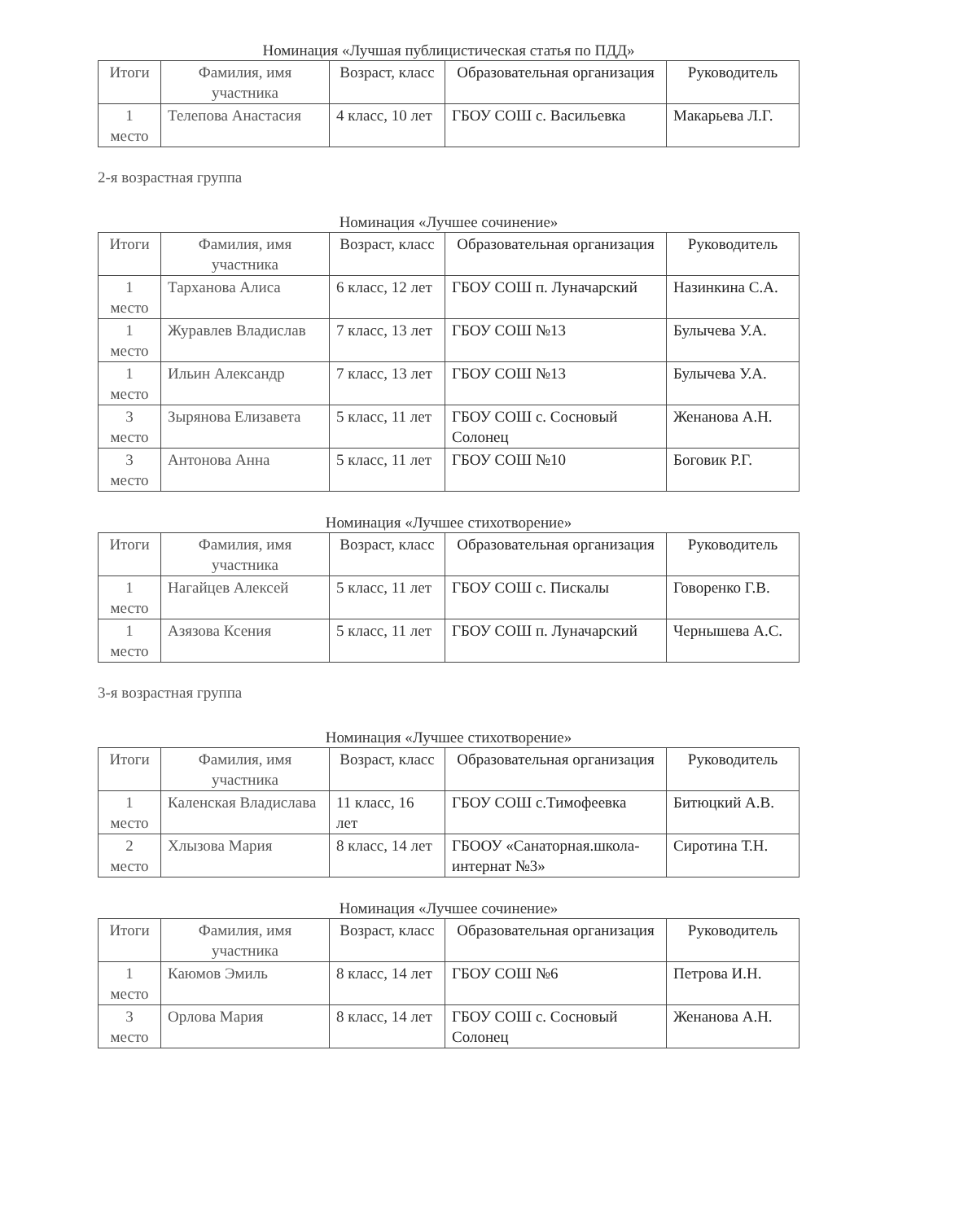Номинация «Лучшая публицистическая статья по ПДД»
| Итоги | Фамилия, имя участника | Возраст, класс | Образовательная организация | Руководитель |
| 1 место | Телепова Анастасия | 4 класс, 10 лет | ГБОУ СОШ с. Васильевка | Макарьева Л.Г. |
2-я возрастная группа
Номинация «Лучшее сочинение»
| Итоги | Фамилия, имя участника | Возраст, класс | Образовательная организация | Руководитель |
| 1 место | Тарханова Алиса | 6 класс, 12 лет | ГБОУ СОШ п. Луначарский | Назинкина С.А. |
| 1 место | Журавлев Владислав | 7 класс, 13 лет | ГБОУ СОШ №13 | Булычева У.А. |
| 1 место | Ильин Александр | 7 класс, 13 лет | ГБОУ СОШ №13 | Булычева У.А. |
| 3 место | Зырянова Елизавета | 5 класс, 11 лет | ГБОУ СОШ с. Сосновый Солонец | Женанова А.Н. |
| 3 место | Антонова Анна | 5 класс, 11 лет | ГБОУ СОШ №10 | Боговик Р.Г. |
Номинация «Лучшее стихотворение»
| Итоги | Фамилия, имя участника | Возраст, класс | Образовательная организация | Руководитель |
| 1 место | Нагайцев Алексей | 5 класс, 11 лет | ГБОУ СОШ с. Пискалы | Говоренко Г.В. |
| 1 место | Азязова Ксения | 5 класс, 11 лет | ГБОУ СОШ п. Луначарский | Чернышева А.С. |
3-я возрастная группа
Номинация «Лучшее стихотворение»
| Итоги | Фамилия, имя участника | Возраст, класс | Образовательная организация | Руководитель |
| 1 место | Каленская Владислава | 11 класс, 16 лет | ГБОУ СОШ с.Тимофеевка | Битюцкий А.В. |
| 2 место | Хлызова Мария | 8 класс, 14 лет | ГБООУ «Санаторная.школа-интернат №3» | Сиротина Т.Н. |
Номинация «Лучшее сочинение»
| Итоги | Фамилия, имя участника | Возраст, класс | Образовательная организация | Руководитель |
| 1 место | Каюмов Эмиль | 8 класс, 14 лет | ГБОУ СОШ №6 | Петрова И.Н. |
| 3 место | Орлова Мария | 8 класс, 14 лет | ГБОУ СОШ с. Сосновый Солонец | Женанова А.Н. |